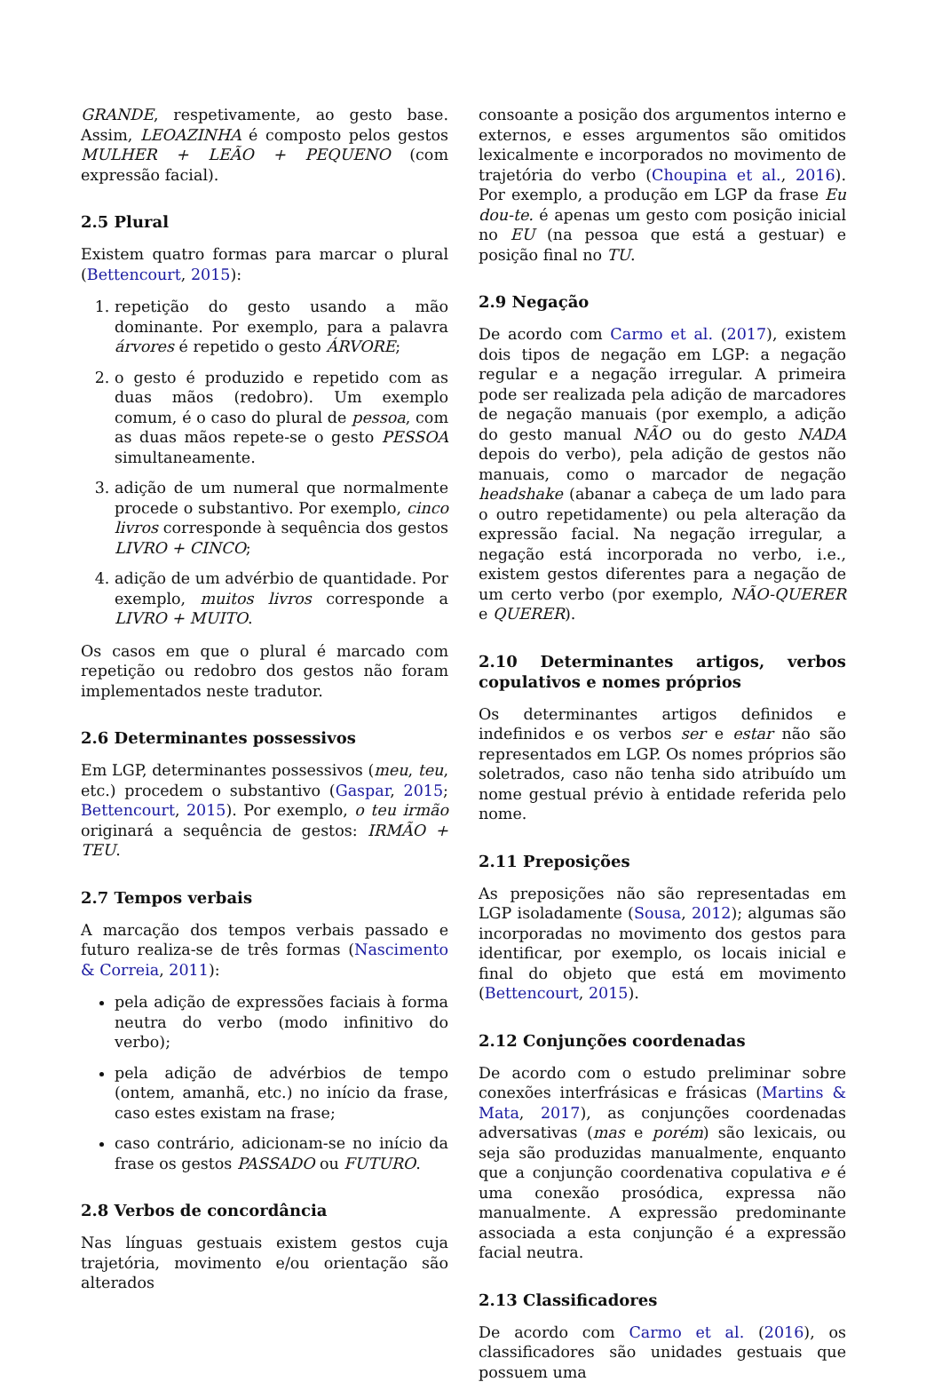GRANDE, respetivamente, ao gesto base. Assim, LEOAZINHA é composto pelos gestos MULHER + LEÃO + PEQUENO (com expressão facial).
2.5 Plural
Existem quatro formas para marcar o plural (Bettencourt, 2015):
1. repetição do gesto usando a mão dominante. Por exemplo, para a palavra árvores é repetido o gesto ÁRVORE;
2. o gesto é produzido e repetido com as duas mãos (redobro). Um exemplo comum, é o caso do plural de pessoa, com as duas mãos repete-se o gesto PESSOA simultaneamente.
3. adição de um numeral que normalmente procede o substantivo. Por exemplo, cinco livros corresponde à sequência dos gestos LIVRO + CINCO;
4. adição de um advérbio de quantidade. Por exemplo, muitos livros corresponde a LIVRO + MUITO.
Os casos em que o plural é marcado com repetição ou redobro dos gestos não foram implementados neste tradutor.
2.6 Determinantes possessivos
Em LGP, determinantes possessivos (meu, teu, etc.) procedem o substantivo (Gaspar, 2015; Bettencourt, 2015). Por exemplo, o teu irmão originará a sequência de gestos: IRMÃO + TEU.
2.7 Tempos verbais
A marcação dos tempos verbais passado e futuro realiza-se de três formas (Nascimento & Correia, 2011):
pela adição de expressões faciais à forma neutra do verbo (modo infinitivo do verbo);
pela adição de advérbios de tempo (ontem, amanhã, etc.) no início da frase, caso estes existam na frase;
caso contrário, adicionam-se no início da frase os gestos PASSADO ou FUTURO.
2.8 Verbos de concordância
Nas línguas gestuais existem gestos cuja trajetória, movimento e/ou orientação são alterados
consoante a posição dos argumentos interno e externos, e esses argumentos são omitidos lexicalmente e incorporados no movimento de trajetória do verbo (Choupina et al., 2016). Por exemplo, a produção em LGP da frase Eu dou-te. é apenas um gesto com posição inicial no EU (na pessoa que está a gestuar) e posição final no TU.
2.9 Negação
De acordo com Carmo et al. (2017), existem dois tipos de negação em LGP: a negação regular e a negação irregular. A primeira pode ser realizada pela adição de marcadores de negação manuais (por exemplo, a adição do gesto manual NÃO ou do gesto NADA depois do verbo), pela adição de gestos não manuais, como o marcador de negação headshake (abanar a cabeça de um lado para o outro repetidamente) ou pela alteração da expressão facial. Na negação irregular, a negação está incorporada no verbo, i.e., existem gestos diferentes para a negação de um certo verbo (por exemplo, NÃO-QUERER e QUERER).
2.10 Determinantes artigos, verbos copulativos e nomes próprios
Os determinantes artigos definidos e indefinidos e os verbos ser e estar não são representados em LGP. Os nomes próprios são soletrados, caso não tenha sido atribuído um nome gestual prévio à entidade referida pelo nome.
2.11 Preposições
As preposições não são representadas em LGP isoladamente (Sousa, 2012); algumas são incorporadas no movimento dos gestos para identificar, por exemplo, os locais inicial e final do objeto que está em movimento (Bettencourt, 2015).
2.12 Conjunções coordenadas
De acordo com o estudo preliminar sobre conexões interfrásicas e frásicas (Martins & Mata, 2017), as conjunções coordenadas adversativas (mas e porém) são lexicais, ou seja são produzidas manualmente, enquanto que a conjunção coordenativa copulativa e é uma conexão prosódica, expressa não manualmente. A expressão predominante associada a esta conjunção é a expressão facial neutra.
2.13 Classificadores
De acordo com Carmo et al. (2016), os classificadores são unidades gestuais que possuem uma